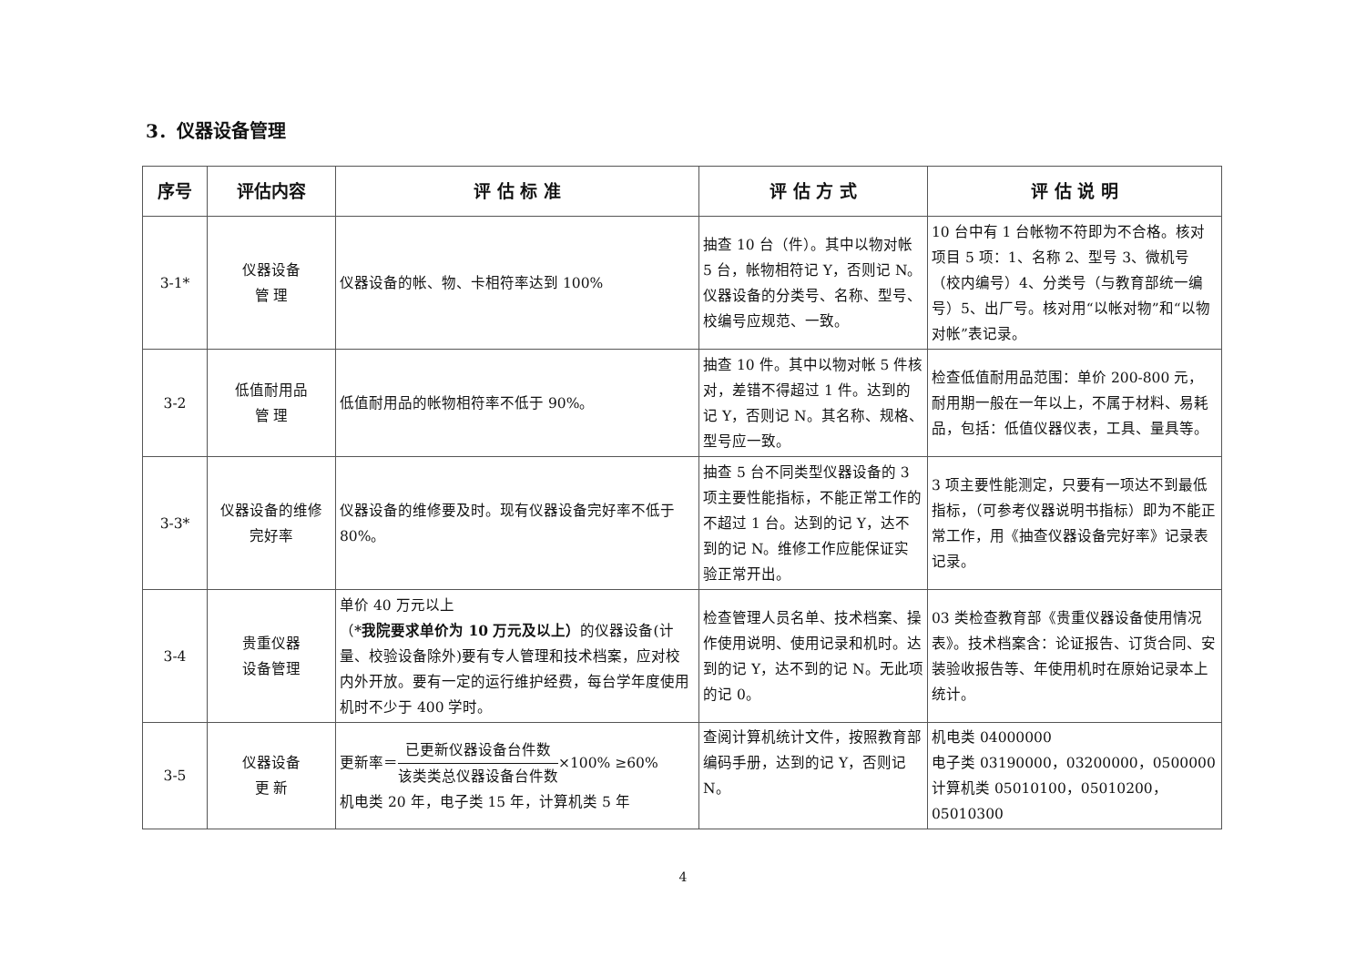3．仪器设备管理
| 序号 | 评估内容 | 评 估 标 准 | 评 估 方 式 | 评 估 说 明 |
| --- | --- | --- | --- | --- |
| 3-1* | 仪器设备 管 理 | 仪器设备的帐、物、卡相符率达到 100% | 抽查 10 台（件）。其中以物对帐 5 台，帐物相符记 Y，否则记 N。仪器设备的分类号、名称、型号、校编号应规范、一致。 | 10 台中有 1 台帐物不符即为不合格。核对项目 5 项：1、名称 2、型号 3、微机号（校内编号）4、分类号（与教育部统一编号）5、出厂号。核对用“以帐对物”和“以物对帐”表记录。 |
| 3-2 | 低值耐用品 管 理 | 低值耐用品的帐物相符率不低于 90%。 | 抽查 10 件。其中以物对帐 5 件核对，差错不得超过 1 件。达到的记 Y，否则记 N。其名称、规格、型号应一致。 | 检查低值耐用品范围：单价 200-800 元，耐用期一般在一年以上，不属于材料、易耗品，包括：低值仪器仪表，工具、量具等。 |
| 3-3* | 仪器设备的维修 完好率 | 仪器设备的维修要及时。现有仪器设备完好率不低于 80%。 | 抽查 5 台不同类型仪器设备的 3 项主要性能指标，不能正常工作的不超过 1 台。达到的记 Y，达不到的记 N。维修工作应能保证实验正常开出。 | 3 项主要性能测定，只要有一项达不到最低指标，（可参考仪器说明书指标）即为不能正常工作，用《抽查仪器设备完好率》记录表记录。 |
| 3-4 | 贵重仪器 设备管理 | 单价 40 万元以上（ *我院要求单价为 10 万元及以上） 的仪器设备(计量、校验设备除外)要有专人管理和技术档案，应对校内外开放。要有一定的运行维护经费，每台学年度使用机时不少于 400 学时。 | 检查管理人员名单、技术档案、操作使用说明、使用记录和机时。达到的记 Y，达不到的记 N。无此项的记 0。 | 03 类检查教育部《贵重仪器设备使用情况表》。技术档案含：论证报告、订货合同、安装验收报告等、年使用机时在原始记录本上统计。 |
| 3-5 | 仪器设备 更 新 | 更新率＝ 已更新仪器设备台件数 该类类总仪器设备台件数 ×100% ≥60% 机电类 20 年，电子类 15 年，计算机类 5 年 | 查阅计算机统计文件，按照教育部编码手册，达到的记 Y，否则记 N。 | 机电类 04000000 电子类 03190000，03200000，0500000 计算机类 05010100，05010200，05010300 |
4